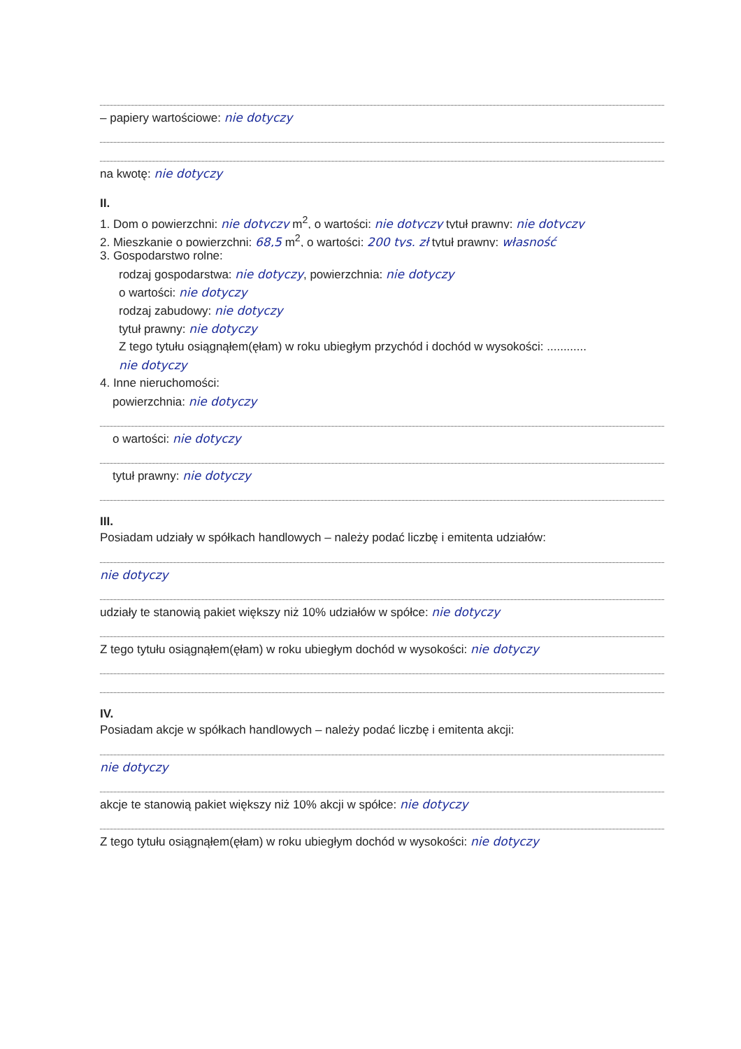– papiery wartościowe: nie dotyczy
na kwotę: nie dotyczy
II.
1. Dom o powierzchni: nie dotyczy m<sup>2</sup>, o wartości: nie dotyczy tytuł prawny: nie dotyczy
2. Mieszkanie o powierzchni: 68,5 m<sup>2</sup>, o wartości: 200 tys. zł tytuł prawny: własność
3. Gospodarstwo rolne:
rodzaj gospodarstwa: nie dotyczy, powierzchnia: nie dotyczy
o wartości: nie dotyczy
rodzaj zabudowy: nie dotyczy
tytuł prawny: nie dotyczy
Z tego tytułu osiągnąłem(ęłam) w roku ubiegłym przychód i dochód w wysokości: ............
nie dotyczy
4. Inne nieruchomości:
powierzchnia: nie dotyczy
o wartości: nie dotyczy
tytuł prawny: nie dotyczy
III.
Posiadam udziały w spółkach handlowych – należy podać liczbę i emitenta udziałów:
nie dotyczy
udziały te stanowią pakiet większy niż 10% udziałów w spółce: nie dotyczy
Z tego tytułu osiągnąłem(ęłam) w roku ubiegłym dochód w wysokości: nie dotyczy
IV.
Posiadam akcje w spółkach handlowych – należy podać liczbę i emitenta akcji:
nie dotyczy
akcje te stanowią pakiet większy niż 10% akcji w spółce: nie dotyczy
Z tego tytułu osiągnąłem(ęłam) w roku ubiegłym dochód w wysokości: nie dotyczy